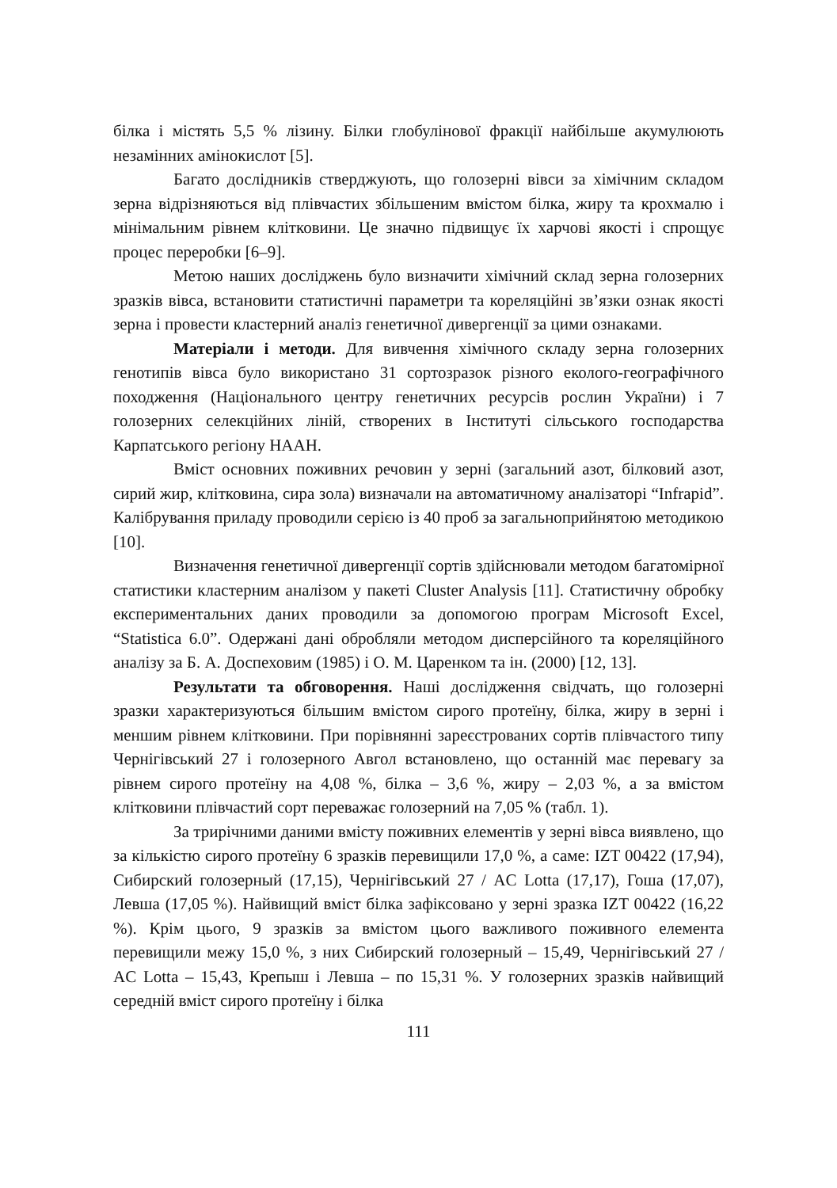білка і містять 5,5 % лізину. Білки глобулінової фракції найбільше акумулюють незамінних амінокислот [5].
Багато дослідників стверджують, що голозерні вівси за хімічним складом зерна відрізняються від плівчастих збільшеним вмістом білка, жиру та крохмалю і мінімальним рівнем клітковини. Це значно підвищує їх харчові якості і спрощує процес переробки [6–9].
Метою наших досліджень було визначити хімічний склад зерна голозерних зразків вівса, встановити статистичні параметри та кореляційні зв’язки ознак якості зерна і провести кластерний аналіз генетичної дивергенції за цими ознаками.
Матеріали і методи. Для вивчення хімічного складу зерна голозерних генотипів вівса було використано 31 сортозразок різного еколого-географічного походження (Національного центру генетичних ресурсів рослин України) і 7 голозерних селекційних ліній, створених в Інституті сільського господарства Карпатського регіону НААН.
Вміст основних поживних речовин у зерні (загальний азот, білковий азот, сирий жир, клітковина, сира зола) визначали на автоматичному аналізаторі “Infrapid”. Калібрування приладу проводили серією із 40 проб за загальноприйнятою методикою [10].
Визначення генетичної дивергенції сортів здійснювали методом багатомірної статистики кластерним аналізом у пакеті Cluster Analysis [11]. Статистичну обробку експериментальних даних проводили за допомогою програм Microsoft Excel, “Statistica 6.0”. Одержані дані обробляли методом дисперсійного та кореляційного аналізу за Б. А. Доспеховим (1985) і О. М. Царенком та ін. (2000) [12, 13].
Результати та обговорення. Наші дослідження свідчать, що голозерні зразки характеризуються більшим вмістом сирого протеїну, білка, жиру в зерні і меншим рівнем клітковини. При порівнянні зареєстрованих сортів плівчастого типу Чернігівський 27 і голозерного Авгол встановлено, що останній має перевагу за рівнем сирого протеїну на 4,08 %, білка – 3,6 %, жиру – 2,03 %, а за вмістом клітковини плівчастий сорт переважає голозерний на 7,05 % (табл. 1).
За трирічними даними вмісту поживних елементів у зерні вівса виявлено, що за кількістю сирого протеїну 6 зразків перевищили 17,0 %, а саме: IZT 00422 (17,94), Сибирский голозерный (17,15), Чернігівський 27 / AC Lotta (17,17), Гоша (17,07), Левша (17,05 %). Найвищий вміст білка зафіксовано у зерні зразка IZT 00422 (16,22 %). Крім цього, 9 зразків за вмістом цього важливого поживного елемента перевищили межу 15,0 %, з них Сибирский голозерный – 15,49, Чернігівський 27 / AC Lotta – 15,43, Крепыш і Левша – по 15,31 %. У голозерних зразків найвищий середній вміст сирого протеїну і білка
111